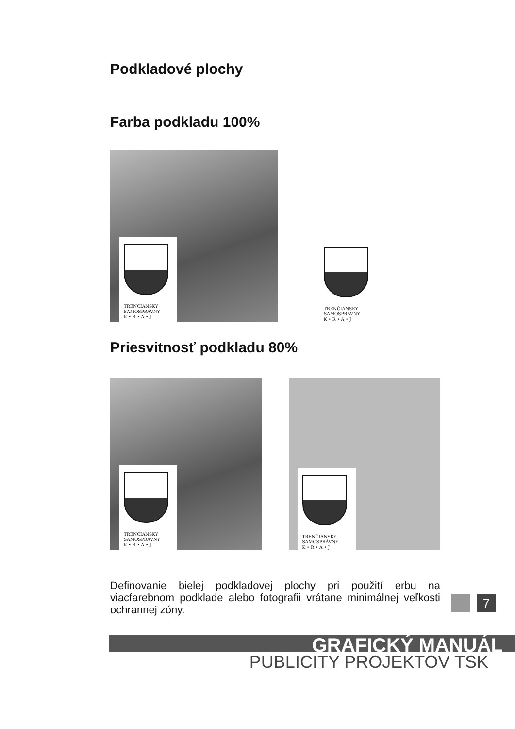Podkladové plochy
Farba podkladu 100%
TRENČIANSKY
SAMOSPRÁVNY
K • R • A • J
TRENČIANSKY
SAMOSPRÁVNY
K • R • A • J
Priesvitnosť podkladu 80%
TRENČIANSKY
SAMOSPRÁVNY
K • R • A • J
TRENČIANSKY
SAMOSPRÁVNY
K • R • A • J
Definovanie bielej podkladovej plochy pri použití erbu na viacfarebnom podklade alebo fotografii vrátane minimálnej veľkosti ochrannej zóny.
7
GRAFICKÝ MANUÁL
PUBLICITY PROJEKTOV TSK